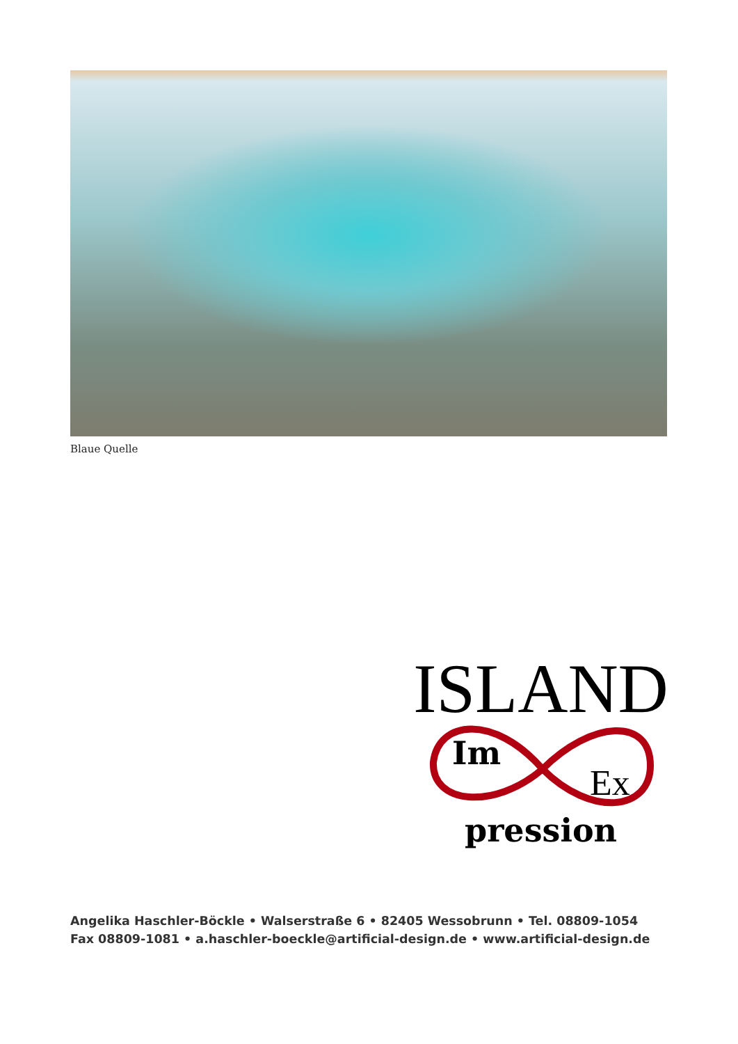Blaue Quelle
ISLAND
Im
Ex
pression
Angelika Haschler-Böckle • Walserstraße 6 • 82405 Wessobrunn • Tel. 08809-1054
Fax 08809-1081 • a.haschler-boeckle@artificial-design.de • www.artificial-design.de